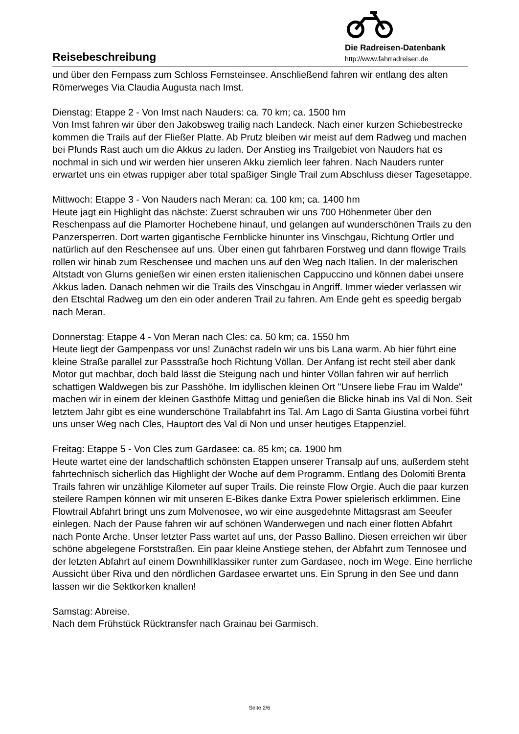Reisebeschreibung
Die Radreisen-Datenbank
http://www.fahrradreisen.de
und über den Fernpass zum Schloss Fernsteinsee. Anschließend fahren wir entlang des alten Römerweges Via Claudia Augusta nach Imst.
Dienstag: Etappe 2 - Von Imst nach Nauders: ca. 70 km; ca. 1500 hm
Von Imst fahren wir über den Jakobsweg trailig nach Landeck. Nach einer kurzen Schiebestrecke kommen die Trails auf der Fließer Platte. Ab Prutz bleiben wir meist auf dem Radweg und machen bei Pfunds Rast auch um die Akkus zu laden. Der Anstieg ins Trailgebiet von Nauders hat es nochmal in sich und wir werden hier unseren Akku ziemlich leer fahren. Nach Nauders runter erwartet uns ein etwas ruppiger aber total spaßiger Single Trail zum Abschluss dieser Tagesetappe.
Mittwoch: Etappe 3 - Von Nauders nach Meran: ca. 100 km; ca. 1400 hm
Heute jagt ein Highlight das nächste: Zuerst schrauben wir uns 700 Höhenmeter über den Reschenpass auf die Plamorter Hochebene hinauf, und gelangen auf wunderschönen Trails zu den Panzersperren. Dort warten gigantische Fernblicke hinunter ins Vinschgau, Richtung Ortler und natürlich auf den Reschensee auf uns. Über einen gut fahrbaren Forstweg und dann flowige Trails rollen wir hinab zum Reschensee und machen uns auf den Weg nach Italien. In der malerischen Altstadt von Glurns genießen wir einen ersten italienischen Cappuccino und können dabei unsere Akkus laden. Danach nehmen wir die Trails des Vinschgau in Angriff. Immer wieder verlassen wir den Etschtal Radweg um den ein oder anderen Trail zu fahren. Am Ende geht es speedig bergab nach Meran.
Donnerstag: Etappe 4 - Von Meran nach Cles: ca. 50 km; ca. 1550 hm
Heute liegt der Gampenpass vor uns! Zunächst radeln wir uns bis Lana warm. Ab hier führt eine kleine Straße parallel zur Passstraße hoch Richtung Völlan. Der Anfang ist recht steil aber dank Motor gut machbar, doch bald lässt die Steigung nach und hinter Völlan fahren wir auf herrlich schattigen Waldwegen bis zur Passhöhe. Im idyllischen kleinen Ort "Unsere liebe Frau im Walde" machen wir in einem der kleinen Gasthöfe Mittag und genießen die Blicke hinab ins Val di Non. Seit letztem Jahr gibt es eine wunderschöne Trailabfahrt ins Tal. Am Lago di Santa Giustina vorbei führt uns unser Weg nach Cles, Hauptort des Val di Non und unser heutiges Etappenziel.
Freitag: Etappe 5 - Von Cles zum Gardasee: ca. 85 km; ca. 1900 hm
Heute wartet eine der landschaftlich schönsten Etappen unserer Transalp auf uns, außerdem steht fahrtechnisch sicherlich das Highlight der Woche auf dem Programm. Entlang des Dolomiti Brenta Trails fahren wir unzählige Kilometer auf super Trails. Die reinste Flow Orgie. Auch die paar kurzen steilere Rampen können wir mit unseren E-Bikes danke Extra Power spielerisch erklimmen. Eine Flowtrail Abfahrt bringt uns zum Molvenosee, wo wir eine ausgedehnte Mittagsrast am Seeufer einlegen. Nach der Pause fahren wir auf schönen Wanderwegen und nach einer flotten Abfahrt nach Ponte Arche. Unser letzter Pass wartet auf uns, der Passo Ballino. Diesen erreichen wir über schöne abgelegene Forststraßen. Ein paar kleine Anstiege stehen, der Abfahrt zum Tennosee und der letzten Abfahrt auf einem Downhillklassiker runter zum Gardasee, noch im Wege. Eine herrliche Aussicht über Riva und den nördlichen Gardasee erwartet uns. Ein Sprung in den See und dann lassen wir die Sektkorken knallen!
Samstag: Abreise.
Nach dem Frühstück Rücktransfer nach Grainau bei Garmisch.
Seite 2/6